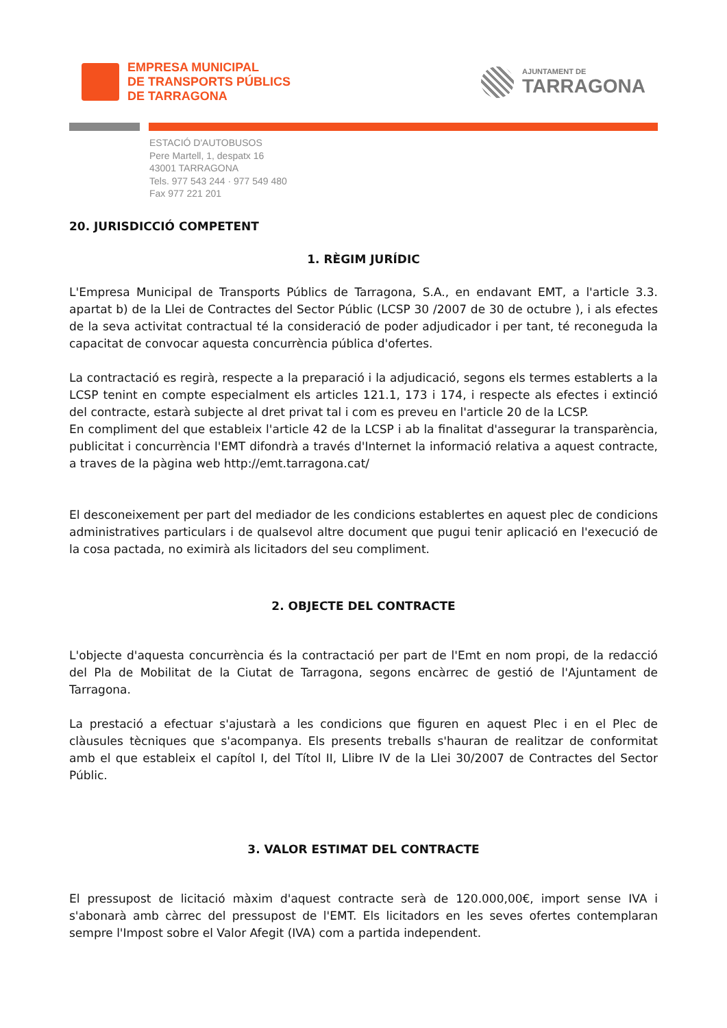EMPRESA MUNICIPAL
DE TRANSPORTS PÚBLICS
DE TARRAGONA
AJUNTAMENT DE
TARRAGONA
ESTACIÓ D'AUTOBUSOS
Pere Martell, 1, despatx 16
43001 TARRAGONA
Tels. 977 543 244 · 977 549 480
Fax 977 221 201
20. JURISDICCIÓ COMPETENT
1. RÈGIM JURÍDIC
L'Empresa Municipal de Transports Públics de Tarragona, S.A., en endavant EMT, a l'article 3.3. apartat b) de la Llei de Contractes del Sector Públic (LCSP 30 /2007 de 30 de octubre ), i als efectes de la seva activitat contractual té la consideració de poder adjudicador i per tant, té reconeguda la capacitat de convocar aquesta concurrència pública d'ofertes.
La contractació es regirà, respecte a la preparació i la adjudicació, segons els termes establerts a la LCSP tenint en compte especialment els articles 121.1, 173 i 174, i respecte als efectes i extinció del contracte, estarà subjecte al dret privat tal i com es preveu en l'article 20 de la LCSP.
En compliment del que estableix l'article 42 de la LCSP i ab la finalitat d'assegurar la transparència, publicitat i concurrència l'EMT difondrà a través d'Internet la informació relativa a aquest contracte, a traves de la pàgina web http://emt.tarragona.cat/
El desconeixement per part del mediador de les condicions establertes en aquest plec de condicions administratives particulars i de qualsevol altre document que pugui tenir aplicació en l'execució de la cosa pactada, no eximirà als licitadors del seu compliment.
2. OBJECTE DEL CONTRACTE
L'objecte d'aquesta concurrència és la contractació per part de l'Emt en nom propi, de la redacció del Pla de Mobilitat de la Ciutat de Tarragona, segons encàrrec de gestió de l'Ajuntament de Tarragona.
La prestació a efectuar s'ajustarà a les condicions que figuren en aquest Plec i en el Plec de clàusules tècniques que s'acompanya. Els presents treballs s'hauran de realitzar de conformitat amb el que estableix el capítol I, del Títol II, Llibre IV de la Llei 30/2007 de Contractes del Sector Públic.
3. VALOR ESTIMAT DEL CONTRACTE
El pressupost de licitació màxim d'aquest contracte serà de 120.000,00€, import sense IVA i s'abonarà amb càrrec del pressupost de l'EMT. Els licitadors en les seves ofertes contemplaran sempre l'Impost sobre el Valor Afegit (IVA) com a partida independent.